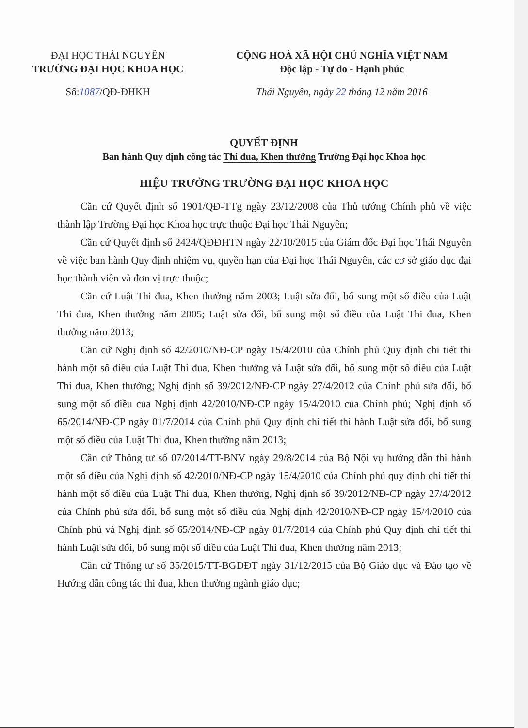ĐẠI HỌC THÁI NGUYÊN
TRƯỜNG ĐẠI HỌC KHOA HỌC
CỘNG HOÀ XÃ HỘI CHỦ NGHĨA VIỆT NAM
Độc lập - Tự do - Hạnh phúc
Số:1087/QĐ-ĐHKH Thái Nguyên, ngày 22 tháng 12 năm 2016
QUYẾT ĐỊNH
Ban hành Quy định công tác Thi đua, Khen thưởng Trường Đại học Khoa học
HIỆU TRƯỞNG TRƯỜNG ĐẠI HỌC KHOA HỌC
Căn cứ Quyết định số 1901/QĐ-TTg ngày 23/12/2008 của Thủ tướng Chính phủ về việc thành lập Trường Đại học Khoa học trực thuộc Đại học Thái Nguyên;
Căn cứ Quyết định số 2424/QĐĐHTN ngày 22/10/2015 của Giám đốc Đại học Thái Nguyên về việc ban hành Quy định nhiệm vụ, quyền hạn của Đại học Thái Nguyên, các cơ sở giáo dục đại học thành viên và đơn vị trực thuộc;
Căn cứ Luật Thi đua, Khen thưởng năm 2003; Luật sửa đổi, bổ sung một số điều của Luật Thi đua, Khen thưởng năm 2005; Luật sửa đổi, bổ sung một số điều của Luật Thi đua, Khen thưởng năm 2013;
Căn cứ Nghị định số 42/2010/NĐ-CP ngày 15/4/2010 của Chính phủ Quy định chi tiết thi hành một số điều của Luật Thi đua, Khen thưởng và Luật sửa đổi, bổ sung một số điều của Luật Thi đua, Khen thưởng; Nghị định số 39/2012/NĐ-CP ngày 27/4/2012 của Chính phủ sửa đổi, bổ sung một số điều của Nghị định 42/2010/NĐ-CP ngày 15/4/2010 của Chính phủ; Nghị định số 65/2014/NĐ-CP ngày 01/7/2014 của Chính phủ Quy định chi tiết thi hành Luật sửa đổi, bổ sung một số điều của Luật Thi đua, Khen thưởng năm 2013;
Căn cứ Thông tư số 07/2014/TT-BNV ngày 29/8/2014 của Bộ Nội vụ hướng dẫn thi hành một số điều của Nghị định số 42/2010/NĐ-CP ngày 15/4/2010 của Chính phủ quy định chi tiết thi hành một số điều của Luật Thi đua, Khen thưởng, Nghị định số 39/2012/NĐ-CP ngày 27/4/2012 của Chính phủ sửa đổi, bổ sung một số điều của Nghị định 42/2010/NĐ-CP ngày 15/4/2010 của Chính phủ và Nghị định số 65/2014/NĐ-CP ngày 01/7/2014 của Chính phủ Quy định chi tiết thi hành Luật sửa đổi, bổ sung một số điều của Luật Thi đua, Khen thưởng năm 2013;
Căn cứ Thông tư số 35/2015/TT-BGDĐT ngày 31/12/2015 của Bộ Giáo dục và Đào tạo về Hướng dẫn công tác thi đua, khen thưởng ngành giáo dục;